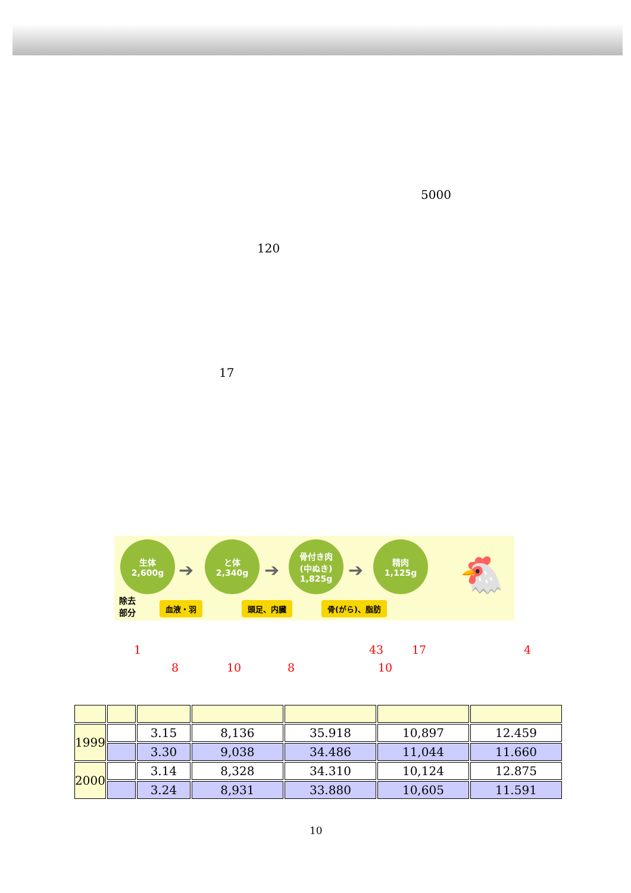5000
120
17
生体
2,600g
➔
と体
2,340g
➔
骨付き肉
(中ぬき)
1,825g
➔
精肉
1,125g
除去
部分
血液・羽 頭足、内臓 骨(がら)、脂肪
🐔
1 43 17 4
8 10 8 10
| 1999 | | 3.15 | 8,136 | 35.918 | 10,897 | 12.459 |
| | | 3.30 | 9,038 | 34.486 | 11,044 | 11.660 |
| 2000 | | 3.14 | 8,328 | 34.310 | 10,124 | 12.875 |
| | | 3.24 | 8,931 | 33.880 | 10,605 | 11.591 |
10